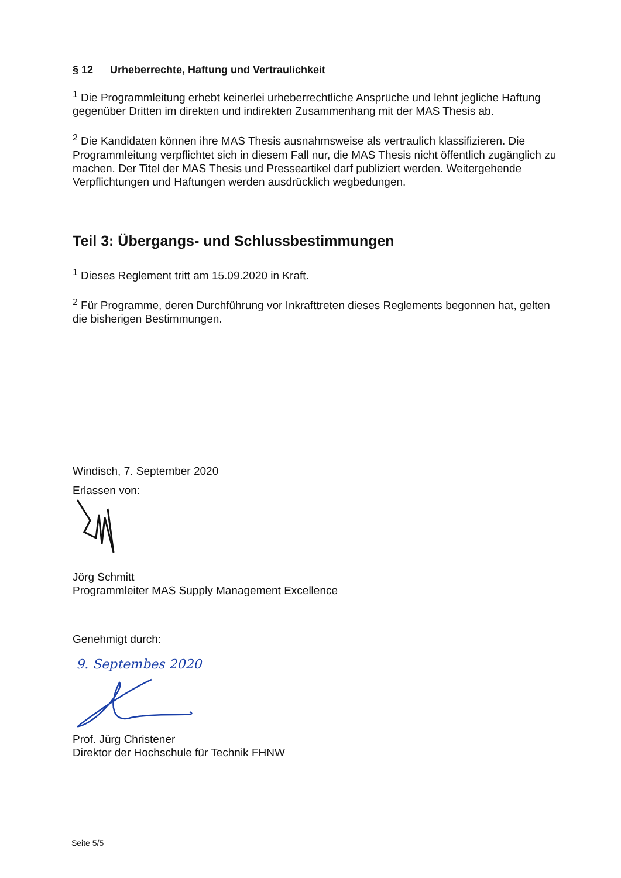§ 12 Urheberrechte, Haftung und Vertraulichkeit
<sup>1</sup> Die Programmleitung erhebt keinerlei urheberrechtliche Ansprüche und lehnt jegliche Haftung gegenüber Dritten im direkten und indirekten Zusammenhang mit der MAS Thesis ab.
<sup>2</sup> Die Kandidaten können ihre MAS Thesis ausnahmsweise als vertraulich klassifizieren. Die Programmleitung verpflichtet sich in diesem Fall nur, die MAS Thesis nicht öffentlich zugänglich zu machen. Der Titel der MAS Thesis und Presseartikel darf publiziert werden. Weitergehende Verpflichtungen und Haftungen werden ausdrücklich wegbedungen.
Teil 3: Übergangs- und Schlussbestimmungen
<sup>1</sup> Dieses Reglement tritt am 15.09.2020 in Kraft.
<sup>2</sup> Für Programme, deren Durchführung vor Inkrafttreten dieses Reglements begonnen hat, gelten die bisherigen Bestimmungen.
Windisch, 7. September 2020
Erlassen von:
Jörg Schmitt
Programmleiter MAS Supply Management Excellence
Genehmigt durch:
9. Septembes 2020
Prof. Jürg Christener
Direktor der Hochschule für Technik FHNW
Seite 5/5